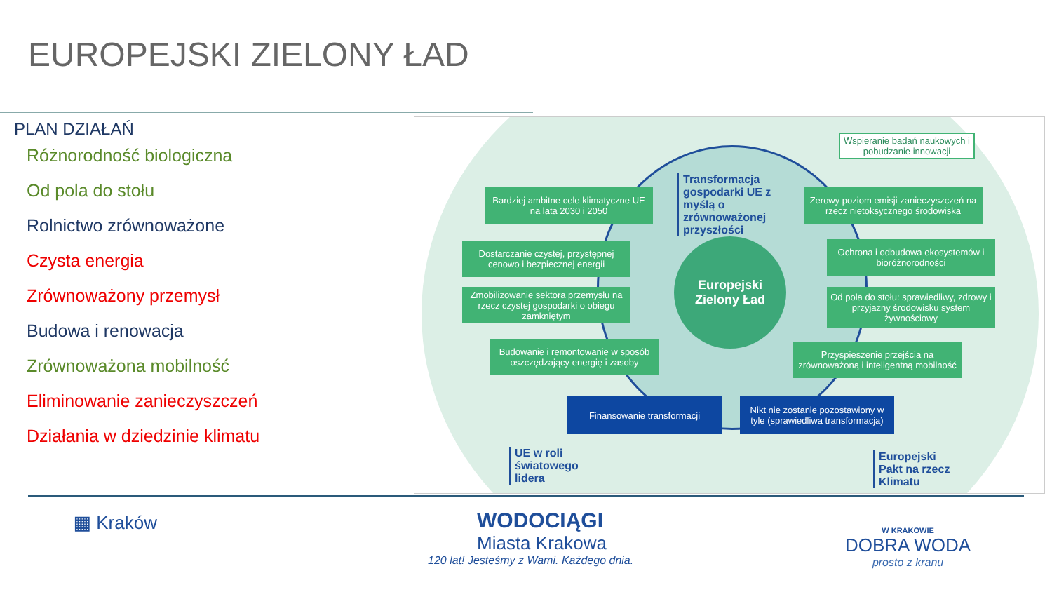EUROPEJSKI ZIELONY ŁAD
PLAN DZIAŁAŃ
Różnorodność biologiczna
Od pola do stołu
Rolnictwo zrównoważone
Czysta energia
Zrównoważony przemysł
Budowa i renowacja
Zrównoważona mobilność
Eliminowanie zanieczyszczeń
Działania w dziedzinie klimatu
Wspieranie badań naukowych i pobudzanie innowacji
Transformacja gospodarki UE z myślą o zrównoważonej przyszłości
Europejski Zielony Ład
Bardziej ambitne cele klimatyczne UE na lata 2030 i 2050
Dostarczanie czystej, przystępnej cenowo i bezpiecznej energii
Zmobilizowanie sektora przemysłu na rzecz czystej gospodarki o obiegu zamkniętym
Budowanie i remontowanie w sposób oszczędzający energię i zasoby
Zerowy poziom emisji zanieczyszczeń na rzecz nietoksycznego środowiska
Ochrona i odbudowa ekosystemów i bioróżnorodności
Od pola do stołu: sprawiedliwy, zdrowy i przyjazny środowisku system żywnościowy
Przyspieszenie przejścia na zrównoważoną i inteligentną mobilność
Finansowanie transformacji
Nikt nie zostanie pozostawiony w tyle (sprawiedliwa transformacja)
UE w roli światowego lidera
Europejski Pakt na rzecz Klimatu
▦ Kraków
WODOCIĄGI
Miasta Krakowa
120 lat! Jesteśmy z Wami. Każdego dnia.
W KRAKOWIE
DOBRA WODA
prosto z kranu